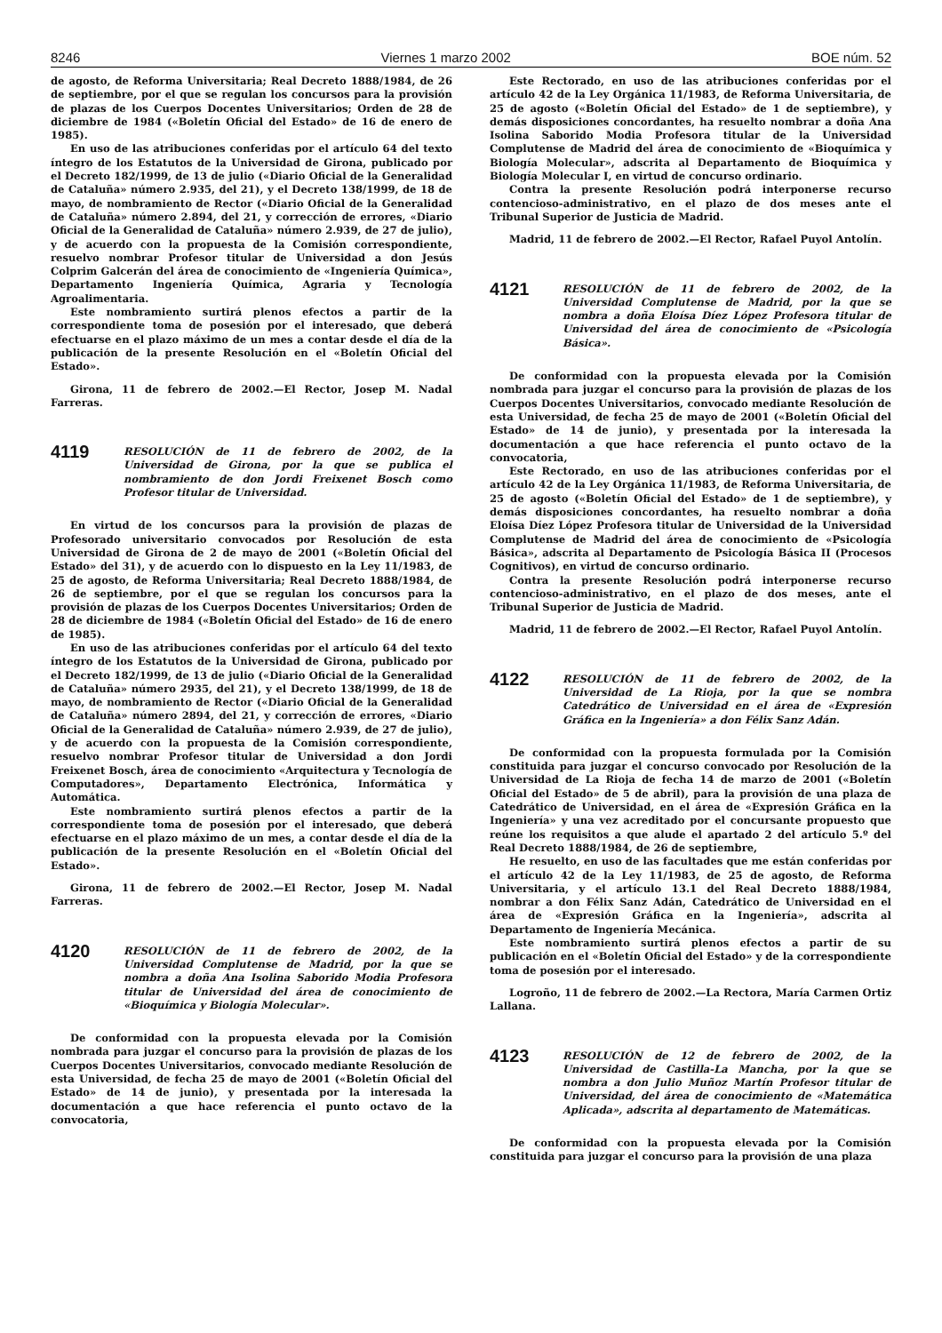8246 Viernes 1 marzo 2002 BOE núm. 52
de agosto, de Reforma Universitaria; Real Decreto 1888/1984, de 26 de septiembre, por el que se regulan los concursos para la provisión de plazas de los Cuerpos Docentes Universitarios; Orden de 28 de diciembre de 1984 («Boletín Oficial del Estado» de 16 de enero de 1985).
En uso de las atribuciones conferidas por el artículo 64 del texto íntegro de los Estatutos de la Universidad de Girona, publicado por el Decreto 182/1999, de 13 de julio («Diario Oficial de la Generalidad de Cataluña» número 2.935, del 21), y el Decreto 138/1999, de 18 de mayo, de nombramiento de Rector («Diario Oficial de la Generalidad de Cataluña» número 2.894, del 21, y corrección de errores, «Diario Oficial de la Generalidad de Cataluña» número 2.939, de 27 de julio), y de acuerdo con la propuesta de la Comisión correspondiente, resuelvo nombrar Profesor titular de Universidad a don Jesús Colprim Galcerán del área de conocimiento de «Ingeniería Química», Departamento Ingeniería Química, Agraria y Tecnología Agroalimentaria.
Este nombramiento surtirá plenos efectos a partir de la correspondiente toma de posesión por el interesado, que deberá efectuarse en el plazo máximo de un mes a contar desde el día de la publicación de la presente Resolución en el «Boletín Oficial del Estado».
Girona, 11 de febrero de 2002.—El Rector, Josep M. Nadal Farreras.
4119
RESOLUCIÓN de 11 de febrero de 2002, de la Universidad de Girona, por la que se publica el nombramiento de don Jordi Freixenet Bosch como Profesor titular de Universidad.
En virtud de los concursos para la provisión de plazas de Profesorado universitario convocados por Resolución de esta Universidad de Girona de 2 de mayo de 2001 («Boletín Oficial del Estado» del 31), y de acuerdo con lo dispuesto en la Ley 11/1983, de 25 de agosto, de Reforma Universitaria; Real Decreto 1888/1984, de 26 de septiembre, por el que se regulan los concursos para la provisión de plazas de los Cuerpos Docentes Universitarios; Orden de 28 de diciembre de 1984 («Boletín Oficial del Estado» de 16 de enero de 1985).
En uso de las atribuciones conferidas por el artículo 64 del texto íntegro de los Estatutos de la Universidad de Girona, publicado por el Decreto 182/1999, de 13 de julio («Diario Oficial de la Generalidad de Cataluña» número 2935, del 21), y el Decreto 138/1999, de 18 de mayo, de nombramiento de Rector («Diario Oficial de la Generalidad de Cataluña» número 2894, del 21, y corrección de errores, «Diario Oficial de la Generalidad de Cataluña» número 2.939, de 27 de julio), y de acuerdo con la propuesta de la Comisión correspondiente, resuelvo nombrar Profesor titular de Universidad a don Jordi Freixenet Bosch, área de conocimiento «Arquitectura y Tecnología de Computadores», Departamento Electrónica, Informática y Automática.
Este nombramiento surtirá plenos efectos a partir de la correspondiente toma de posesión por el interesado, que deberá efectuarse en el plazo máximo de un mes, a contar desde el día de la publicación de la presente Resolución en el «Boletín Oficial del Estado».
Girona, 11 de febrero de 2002.—El Rector, Josep M. Nadal Farreras.
4120
RESOLUCIÓN de 11 de febrero de 2002, de la Universidad Complutense de Madrid, por la que se nombra a doña Ana Isolina Saborido Modia Profesora titular de Universidad del área de conocimiento de «Bioquímica y Biología Molecular».
De conformidad con la propuesta elevada por la Comisión nombrada para juzgar el concurso para la provisión de plazas de los Cuerpos Docentes Universitarios, convocado mediante Resolución de esta Universidad, de fecha 25 de mayo de 2001 («Boletín Oficial del Estado» de 14 de junio), y presentada por la interesada la documentación a que hace referencia el punto octavo de la convocatoria,
Este Rectorado, en uso de las atribuciones conferidas por el artículo 42 de la Ley Orgánica 11/1983, de Reforma Universitaria, de 25 de agosto («Boletín Oficial del Estado» de 1 de septiembre), y demás disposiciones concordantes, ha resuelto nombrar a doña Ana Isolina Saborido Modia Profesora titular de la Universidad Complutense de Madrid del área de conocimiento de «Bioquímica y Biología Molecular», adscrita al Departamento de Bioquímica y Biología Molecular I, en virtud de concurso ordinario.
Contra la presente Resolución podrá interponerse recurso contencioso-administrativo, en el plazo de dos meses ante el Tribunal Superior de Justicia de Madrid.
Madrid, 11 de febrero de 2002.—El Rector, Rafael Puyol Antolín.
4121
RESOLUCIÓN de 11 de febrero de 2002, de la Universidad Complutense de Madrid, por la que se nombra a doña Eloísa Díez López Profesora titular de Universidad del área de conocimiento de «Psicología Básica».
De conformidad con la propuesta elevada por la Comisión nombrada para juzgar el concurso para la provisión de plazas de los Cuerpos Docentes Universitarios, convocado mediante Resolución de esta Universidad, de fecha 25 de mayo de 2001 («Boletín Oficial del Estado» de 14 de junio), y presentada por la interesada la documentación a que hace referencia el punto octavo de la convocatoria,
Este Rectorado, en uso de las atribuciones conferidas por el artículo 42 de la Ley Orgánica 11/1983, de Reforma Universitaria, de 25 de agosto («Boletín Oficial del Estado» de 1 de septiembre), y demás disposiciones concordantes, ha resuelto nombrar a doña Eloísa Díez López Profesora titular de Universidad de la Universidad Complutense de Madrid del área de conocimiento de «Psicología Básica», adscrita al Departamento de Psicología Básica II (Procesos Cognitivos), en virtud de concurso ordinario.
Contra la presente Resolución podrá interponerse recurso contencioso-administrativo, en el plazo de dos meses, ante el Tribunal Superior de Justicia de Madrid.
Madrid, 11 de febrero de 2002.—El Rector, Rafael Puyol Antolín.
4122
RESOLUCIÓN de 11 de febrero de 2002, de la Universidad de La Rioja, por la que se nombra Catedrático de Universidad en el área de «Expresión Gráfica en la Ingeniería» a don Félix Sanz Adán.
De conformidad con la propuesta formulada por la Comisión constituida para juzgar el concurso convocado por Resolución de la Universidad de La Rioja de fecha 14 de marzo de 2001 («Boletín Oficial del Estado» de 5 de abril), para la provisión de una plaza de Catedrático de Universidad, en el área de «Expresión Gráfica en la Ingeniería» y una vez acreditado por el concursante propuesto que reúne los requisitos a que alude el apartado 2 del artículo 5.º del Real Decreto 1888/1984, de 26 de septiembre,
He resuelto, en uso de las facultades que me están conferidas por el artículo 42 de la Ley 11/1983, de 25 de agosto, de Reforma Universitaria, y el artículo 13.1 del Real Decreto 1888/1984, nombrar a don Félix Sanz Adán, Catedrático de Universidad en el área de «Expresión Gráfica en la Ingeniería», adscrita al Departamento de Ingeniería Mecánica.
Este nombramiento surtirá plenos efectos a partir de su publicación en el «Boletín Oficial del Estado» y de la correspondiente toma de posesión por el interesado.
Logroño, 11 de febrero de 2002.—La Rectora, María Carmen Ortiz Lallana.
4123
RESOLUCIÓN de 12 de febrero de 2002, de la Universidad de Castilla-La Mancha, por la que se nombra a don Julio Muñoz Martín Profesor titular de Universidad, del área de conocimiento de «Matemática Aplicada», adscrita al departamento de Matemáticas.
De conformidad con la propuesta elevada por la Comisión constituida para juzgar el concurso para la provisión de una plaza